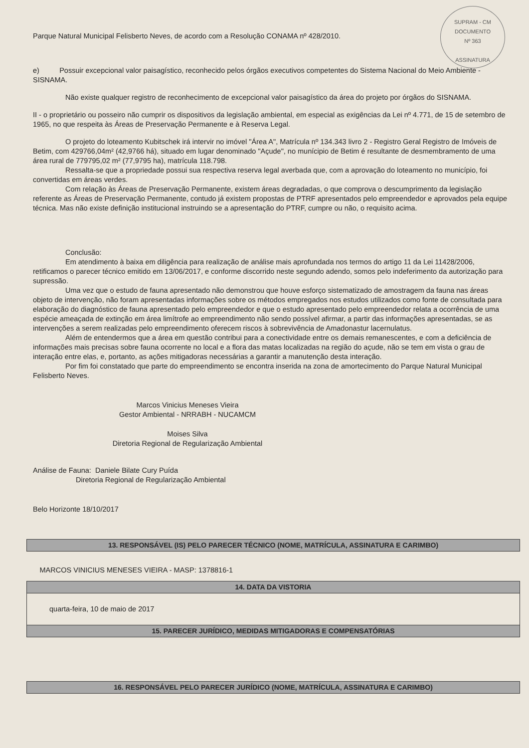SUPRAM - CM
DOCUMENTO
Nº 363
ASSINATURA
Parque Natural Municipal Felisberto Neves, de acordo com a Resolução CONAMA nº 428/2010.
e) Possuir excepcional valor paisagístico, reconhecido pelos órgãos executivos competentes do Sistema Nacional do Meio Ambiente - SISNAMA.
Não existe qualquer registro de reconhecimento de excepcional valor paisagístico da área do projeto por órgãos do SISNAMA.
II - o proprietário ou posseiro não cumprir os dispositivos da legislação ambiental, em especial as exigências da Lei nº 4.771, de 15 de setembro de 1965, no que respeita às Áreas de Preservação Permanente e à Reserva Legal.
O projeto do loteamento Kubitschek irá intervir no imóvel "Área A", Matrícula nº 134.343 livro 2 - Registro Geral Registro de Imóveis de Betim, com 429766,04m² (42,9766 há), situado em lugar denominado "Açude", no munícipio de Betim é resultante de desmembramento de uma área rural de 779795,02 m² (77,9795 ha), matrícula 118.798.
Ressalta-se que a propriedade possui sua respectiva reserva legal averbada que, com a aprovação do loteamento no município, foi convertidas em áreas verdes.
Com relação às Áreas de Preservação Permanente, existem áreas degradadas, o que comprova o descumprimento da legislação referente as Áreas de Preservação Permanente, contudo já existem propostas de PTRF apresentados pelo empreendedor e aprovados pela equipe técnica. Mas não existe definição institucional instruindo se a apresentação do PTRF, cumpre ou não, o requisito acima.
Conclusão:
Em atendimento à baixa em diligência para realização de análise mais aprofundada nos termos do artigo 11 da Lei 11428/2006, retificamos o parecer técnico emitido em 13/06/2017, e conforme discorrido neste segundo adendo, somos pelo indeferimento da autorização para supressão.
Uma vez que o estudo de fauna apresentado não demonstrou que houve esforço sistematizado de amostragem da fauna nas áreas objeto de intervenção, não foram apresentadas informações sobre os métodos empregados nos estudos utilizados como fonte de consultada para elaboração do diagnóstico de fauna apresentado pelo empreendedor e que o estudo apresentado pelo empreendedor relata a ocorrência de uma espécie ameaçada de extinção em área limítrofe ao empreendimento não sendo possível afirmar, a partir das informações apresentadas, se as intervenções a serem realizadas pelo empreendimento oferecem riscos à sobrevivência de Amadonastur lacernulatus.
Além de entendermos que a área em questão contribui para a conectividade entre os demais remanescentes, e com a deficiência de informações mais precisas sobre fauna ocorrente no local e a flora das matas localizadas na região do açude, não se tem em vista o grau de interação entre elas, e, portanto, as ações mitigadoras necessárias a garantir a manutenção desta interação.
Por fim foi constatado que parte do empreendimento se encontra inserida na zona de amortecimento do Parque Natural Municipal Felisberto Neves.
Marcos Vinicius Meneses Vieira
Gestor Ambiental - NRRABH - NUCAMCM
Moises Silva
Diretoria Regional de Regularização Ambiental
Análise de Fauna: Daniele Bilate Cury Puída
Diretoria Regional de Regularização Ambiental
Belo Horizonte 18/10/2017
| 13. RESPONSÁVEL (IS) PELO PARECER TÉCNICO (NOME, MATRÍCULA, ASSINATURA E CARIMBO) |
| --- |
| MARCOS VINICIUS MENESES VIEIRA - MASP: 1378816-1 |
| 14. DATA DA VISTORIA |
| quarta-feira, 10 de maio de 2017 |
| 15. PARECER JURÍDICO, MEDIDAS MITIGADORAS E COMPENSATÓRIAS |
| 16. RESPONSÁVEL PELO PARECER JURÍDICO (NOME, MATRÍCULA, ASSINATURA E CARIMBO) |